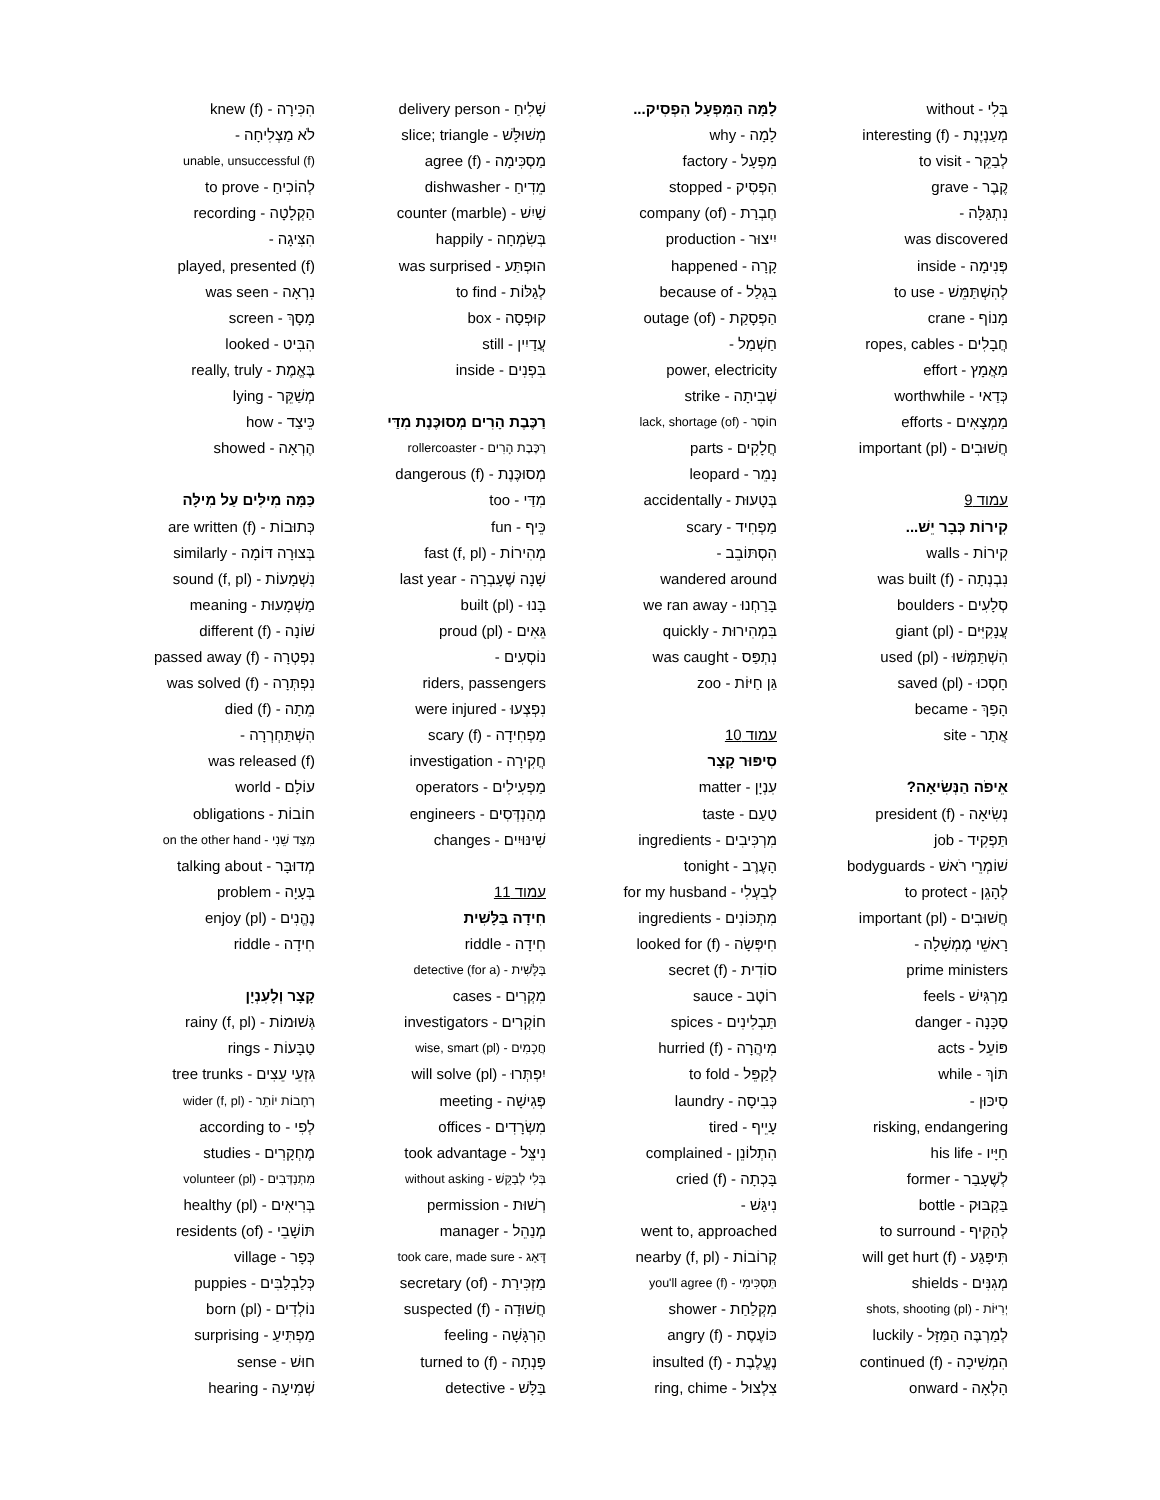בְּלִי - without
מְעַנְיֶנֶת - interesting (f)
לְבַקֵּר - to visit
קֶבֶר - grave
נִתְגַּלָּה -
was discovered
פְּנִימָה - inside
לְהִשְׁתַּמֵּשׁ - to use
מָנוֹף - crane
חֲבָלִים - ropes, cables
מַאֲמָץ - effort
כְּדַאי - worthwhile
מַמְצָאִים - efforts
חֲשׁוּבִים - important (pl)
עמוד 9
קִירוֹת כְּבָר יֵשׁ...
קִירוֹת - walls
נִבְנְתָה - was built (f)
סְלָעִים - boulders
עֲנָקִיִּים - giant (pl)
הִשְׁתַּמְּשׁוּ - used (pl)
חָסְכוּ - saved (pl)
הָפַךְ - became
אֲתָר - site
אֵיפֹה הַנְּשִׂיאָה?
נְשִׂיאָה - president (f)
תַּפְקִיד - job
שׁוֹמְרֵי רֹאשׁ - bodyguards
לְהָגֵן - to protect
חֲשׁוּבִים - important (pl)
רָאשֵׁי מֶמְשָׁלָה -
prime ministers
מַרְגִּישׁ - feels
סַכָּנָה - danger
פּוֹעֵל - acts
תּוֹךְ - while
סִיכּוּן -
risking, endangering
חַיָּיו - his life
לְשֶׁעָבַר - former
בַּקְבּוּק - bottle
לְהַקִּיף - to surround
תִּיפָּגַע - will get hurt (f)
מְגִנִּים - shields
יְרִיּוֹת - shots, shooting (pl)
לְמַרְבֶּה הַמַּזָּל - luckily
הִמְשִׁיכָה - continued (f)
הָלְאָה - onward
לָמָּה הַמִּפְעָל הִפְסִיק...
לָמָה - why
מִפְעָל - factory
הִפְסִיק - stopped
חֶבְרַת - company (of)
יִיצוּר - production
קָרָה - happened
בִּגְלַל - because of
הַפְסָקַת - outage (of)
חַשְׁמַל -
power, electricity
שְׁבִיתָה - strike
חוֹסֶר - lack, shortage (of)
חֲלָקִים - parts
נָמֵר - leopard
בְּטָעוּת - accidentally
מַפְחִיד - scary
הִסְתּוֹבֵב -
wandered around
בָּרַחְנוּ - we ran away
בִּמְהִירוּת - quickly
נִתְפַּס - was caught
גַּן חַיּוֹת - zoo
עמוד 10
סִיפּוּר קָצָר
עִנְיָן - matter
טַעַם - taste
מִרְכִּיבִים - ingredients
הָעֶרֶב - tonight
לְבַעְלִי - for my husband
מִתְכּוֹנִים - ingredients
חִיפְּשָׂה - looked for (f)
סוֹדִית - secret (f)
רוֹטֶב - sauce
תַּבְלִינִים - spices
מִיהֲרָה - hurried (f)
לְקַפֵּל - to fold
כְּבִיסָה - laundry
עָיֵיף - tired
הִתְלוֹנֵן - complained
בָּכְתָה - cried (f)
נִיגַּשׁ -
went to, approached
קְרוֹבוֹת - nearby (f, pl)
תַּסְכִּימִי - you'll agree (f)
מִקְלַחַת - shower
כּוֹעֶסֶת - angry (f)
נֶעֱלֶבֶת - insulted (f)
צִלְצוּל - ring, chime
שָׁלִיחַ - delivery person
מְשׁוּלָּשׁ - slice; triangle
מַסְכִּימָה - agree (f)
מֵדִיחַ - dishwasher
שַׁיִשׁ - counter (marble)
בְּשִׂמְחָה - happily
הוּפְתַּע - was surprised
לְגַלּוֹת - to find
קוּפְסָה - box
עֲדַיִין - still
בִּפְנִים - inside
רַכֶּבֶת הָרִים מְסוּכֶּנֶת מִדַּי
רַכֶּבֶת הָרִים - rollercoaster
מְסוּכֶּנֶת - dangerous (f)
מִדַּי - too
כֵּיף - fun
מְהִירוֹת - fast (f, pl)
שָׁנָה שֶׁעָבְרָה - last year
בָּנוּ - built (pl)
גֵּאִים - proud (pl)
נוֹסְעִים -
riders, passengers
נִפְצְעוּ - were injured
מַפְחִידָה - scary (f)
חֲקִירָה - investigation
מַפְעִילִים - operators
מְהַנְדְּסִים - engineers
שִׁינּוּיִים - changes
עמוד 11
חִידָה בַּלָּשִׁית
חִידָה - riddle
בַּלָּשִׁית - (for a) detective
מִקְרִים - cases
חוֹקְרִים - investigators
חֲכָמִים - wise, smart (pl)
יִפְתְּרוּ - will solve (pl)
פְּגִישָׁה - meeting
מִשְׂרָדִים - offices
נִיצֵּל - took advantage
בְּלִי לְבַקֵּשׁ - without asking
רְשׁוּת - permission
מְנַהֵל - manager
דָּאַג - took care, made sure
מַזְכִּירַת - secretary (of)
חֲשׁוּדָה - suspected (f)
הַרְגָּשָׁה - feeling
פָּנְתָה - turned to (f)
בַּלָּשׁ - detective
הִכִּירָה - knew (f)
לֹא מַצְלִיחָה -
unable, unsuccessful (f)
לְהוֹכִיחַ - to prove
הַקְלָטָה - recording
הִצִּיגָה -
played, presented (f)
נִרְאָה - was seen
מָסָךְ - screen
הִבִּיט - looked
בֶּאֱמֶת - really, truly
מְשַׁקֵּר - lying
כֵּיצַד - how
הֶרְאָה - showed
כַּמָּה מִילִּים עַל מִילָּה
כְּתוּבוֹת - are written (f)
בְּצוּרָה דּוֹמָה - similarly
נִשְׁמָעוֹת - sound (f, pl)
מַשְׁמָעוּת - meaning
שׁוֹנָה - different (f)
נִפְטְרָה - passed away (f)
נִפְתְּרָה - was solved (f)
מֵתָה - died (f)
הִשְׁתַּחְרְרָה -
was released (f)
עוֹלָם - world
חוֹבוֹת - obligations
מִצַּד שֵׁנִי - on the other hand
מְדוּבָּר - talking about
בְּעָיָה - problem
נֶהֱנִים - enjoy (pl)
חִידָה - riddle
קָצָר וְלָעִנְיָן
גְּשׁוּמוֹת - rainy (f, pl)
טַבָּעוֹת - rings
גִּזְעֵי עֵצִים - tree trunks
רְחָבוֹת יוֹתֵר - wider (f, pl)
לְפִי - according to
מֶחְקָרִים - studies
מִתְנַדְּבִים - volunteer (pl)
בְּרִיאִים - healthy (pl)
תּוֹשָׁבֵי - residents (of)
כְּפָר - village
כְּלַבְלַבִּים - puppies
נוֹלְדִים - born (pl)
מַפְתִּיעַ - surprising
חוּשׁ - sense
שְׁמִיעָה - hearing